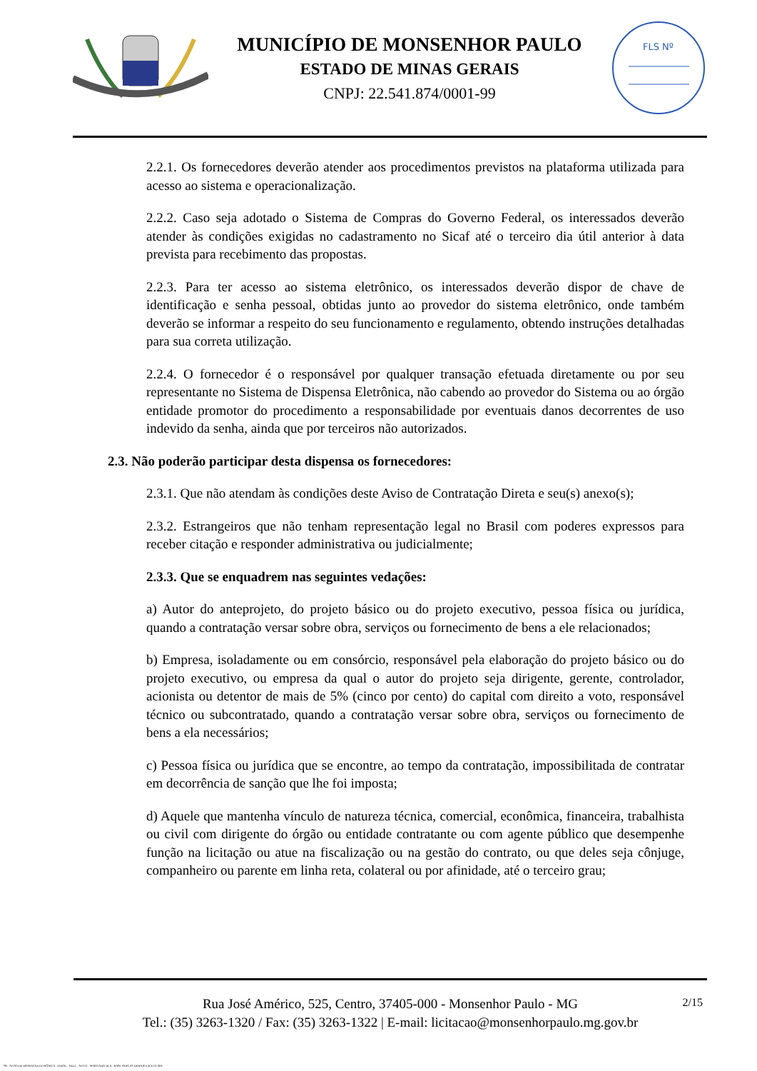MUNICÍPIO DE MONSENHOR PAULO
ESTADO DE MINAS GERAIS
CNPJ: 22.541.874/0001-99
FLS Nº
2.2.1. Os fornecedores deverão atender aos procedimentos previstos na plataforma utilizada para acesso ao sistema e operacionalização.
2.2.2. Caso seja adotado o Sistema de Compras do Governo Federal, os interessados deverão atender às condições exigidas no cadastramento no Sicaf até o terceiro dia útil anterior à data prevista para recebimento das propostas.
2.2.3. Para ter acesso ao sistema eletrônico, os interessados deverão dispor de chave de identificação e senha pessoal, obtidas junto ao provedor do sistema eletrônico, onde também deverão se informar a respeito do seu funcionamento e regulamento, obtendo instruções detalhadas para sua correta utilização.
2.2.4. O fornecedor é o responsável por qualquer transação efetuada diretamente ou por seu representante no Sistema de Dispensa Eletrônica, não cabendo ao provedor do Sistema ou ao órgão entidade promotor do procedimento a responsabilidade por eventuais danos decorrentes de uso indevido da senha, ainda que por terceiros não autorizados.
2.3. Não poderão participar desta dispensa os fornecedores:
2.3.1. Que não atendam às condições deste Aviso de Contratação Direta e seu(s) anexo(s);
2.3.2. Estrangeiros que não tenham representação legal no Brasil com poderes expressos para receber citação e responder administrativa ou judicialmente;
2.3.3. Que se enquadrem nas seguintes vedações:
a) Autor do anteprojeto, do projeto básico ou do projeto executivo, pessoa física ou jurídica, quando a contratação versar sobre obra, serviços ou fornecimento de bens a ele relacionados;
b) Empresa, isoladamente ou em consórcio, responsável pela elaboração do projeto básico ou do projeto executivo, ou empresa da qual o autor do projeto seja dirigente, gerente, controlador, acionista ou detentor de mais de 5% (cinco por cento) do capital com direito a voto, responsável técnico ou subcontratado, quando a contratação versar sobre obra, serviços ou fornecimento de bens a ela necessários;
c) Pessoa física ou jurídica que se encontre, ao tempo da contratação, impossibilitada de contratar em decorrência de sanção que lhe foi imposta;
d) Aquele que mantenha vínculo de natureza técnica, comercial, econômica, financeira, trabalhista ou civil com dirigente do órgão ou entidade contratante ou com agente público que desempenhe função na licitação ou atue na fiscalização ou na gestão do contrato, ou que deles seja cônjuge, companheiro ou parente em linha reta, colateral ou por afinidade, até o terceiro grau;
2/15 Rua José Américo, 525, Centro, 37405-000 - Monsenhor Paulo - MG
Tel.: (35) 3263-1320 / Fax: (35) 3263-1322 | E-mail: licitacao@monsenhorpaulo.mg.gov.br
780 - AVISO DE DISPENSA ELETRÔNICA - GERAL - NLLC - ATIVO - APROVADO DLA - BASE PARA AS DEMAIS EXCETO SRP